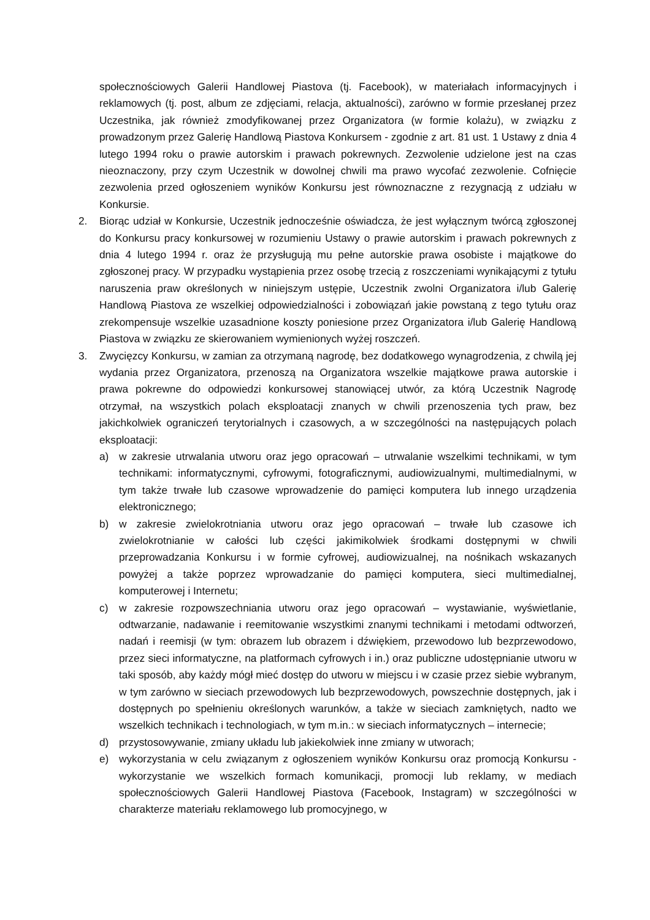społecznościowych Galerii Handlowej Piastova (tj. Facebook), w materiałach informacyjnych i reklamowych (tj. post, album ze zdjęciami, relacja, aktualności), zarówno w formie przesłanej przez Uczestnika, jak również zmodyfikowanej przez Organizatora (w formie kolażu), w związku z prowadzonym przez Galerię Handlową Piastova Konkursem - zgodnie z art. 81 ust. 1 Ustawy z dnia 4 lutego 1994 roku o prawie autorskim i prawach pokrewnych. Zezwolenie udzielone jest na czas nieoznaczony, przy czym Uczestnik w dowolnej chwili ma prawo wycofać zezwolenie. Cofnięcie zezwolenia przed ogłoszeniem wyników Konkursu jest równoznaczne z rezygnacją z udziału w Konkursie.
2. Biorąc udział w Konkursie, Uczestnik jednocześnie oświadcza, że jest wyłącznym twórcą zgłoszonej do Konkursu pracy konkursowej w rozumieniu Ustawy o prawie autorskim i prawach pokrewnych z dnia 4 lutego 1994 r. oraz że przysługują mu pełne autorskie prawa osobiste i majątkowe do zgłoszonej pracy. W przypadku wystąpienia przez osobę trzecią z roszczeniami wynikającymi z tytułu naruszenia praw określonych w niniejszym ustępie, Uczestnik zwolni Organizatora i/lub Galerię Handlową Piastova ze wszelkiej odpowiedzialności i zobowiązań jakie powstaną z tego tytułu oraz zrekompensuje wszelkie uzasadnione koszty poniesione przez Organizatora i/lub Galerię Handlową Piastova w związku ze skierowaniem wymienionych wyżej roszczeń.
3. Zwycięzcy Konkursu, w zamian za otrzymaną nagrodę, bez dodatkowego wynagrodzenia, z chwilą jej wydania przez Organizatora, przenoszą na Organizatora wszelkie majątkowe prawa autorskie i prawa pokrewne do odpowiedzi konkursowej stanowiącej utwór, za którą Uczestnik Nagrodę otrzymał, na wszystkich polach eksploatacji znanych w chwili przenoszenia tych praw, bez jakichkolwiek ograniczeń terytorialnych i czasowych, a w szczególności na następujących polach eksploatacji:
a) w zakresie utrwalania utworu oraz jego opracowań – utrwalanie wszelkimi technikami, w tym technikami: informatycznymi, cyfrowymi, fotograficznymi, audiowizualnymi, multimedialnymi, w tym także trwałe lub czasowe wprowadzenie do pamięci komputera lub innego urządzenia elektronicznego;
b) w zakresie zwielokrotniania utworu oraz jego opracowań – trwałe lub czasowe ich zwielokrotnianie w całości lub części jakimikolwiek środkami dostępnymi w chwili przeprowadzania Konkursu i w formie cyfrowej, audiowizualnej, na nośnikach wskazanych powyżej a także poprzez wprowadzanie do pamięci komputera, sieci multimedialnej, komputerowej i Internetu;
c) w zakresie rozpowszechniania utworu oraz jego opracowań – wystawianie, wyświetlanie, odtwarzanie, nadawanie i reemitowanie wszystkimi znanymi technikami i metodami odtworzeń, nadań i reemisji (w tym: obrazem lub obrazem i dźwiękiem, przewodowo lub bezprzewodowo, przez sieci informatyczne, na platformach cyfrowych i in.) oraz publiczne udostępnianie utworu w taki sposób, aby każdy mógł mieć dostęp do utworu w miejscu i w czasie przez siebie wybranym, w tym zarówno w sieciach przewodowych lub bezprzewodowych, powszechnie dostępnych, jak i dostępnych po spełnieniu określonych warunków, a także w sieciach zamkniętych, nadto we wszelkich technikach i technologiach, w tym m.in.: w sieciach informatycznych – internecie;
d) przystosowywanie, zmiany układu lub jakiekolwiek inne zmiany w utworach;
e) wykorzystania w celu związanym z ogłoszeniem wyników Konkursu oraz promocją Konkursu - wykorzystanie we wszelkich formach komunikacji, promocji lub reklamy, w mediach społecznościowych Galerii Handlowej Piastova (Facebook, Instagram) w szczególności w charakterze materiału reklamowego lub promocyjnego, w